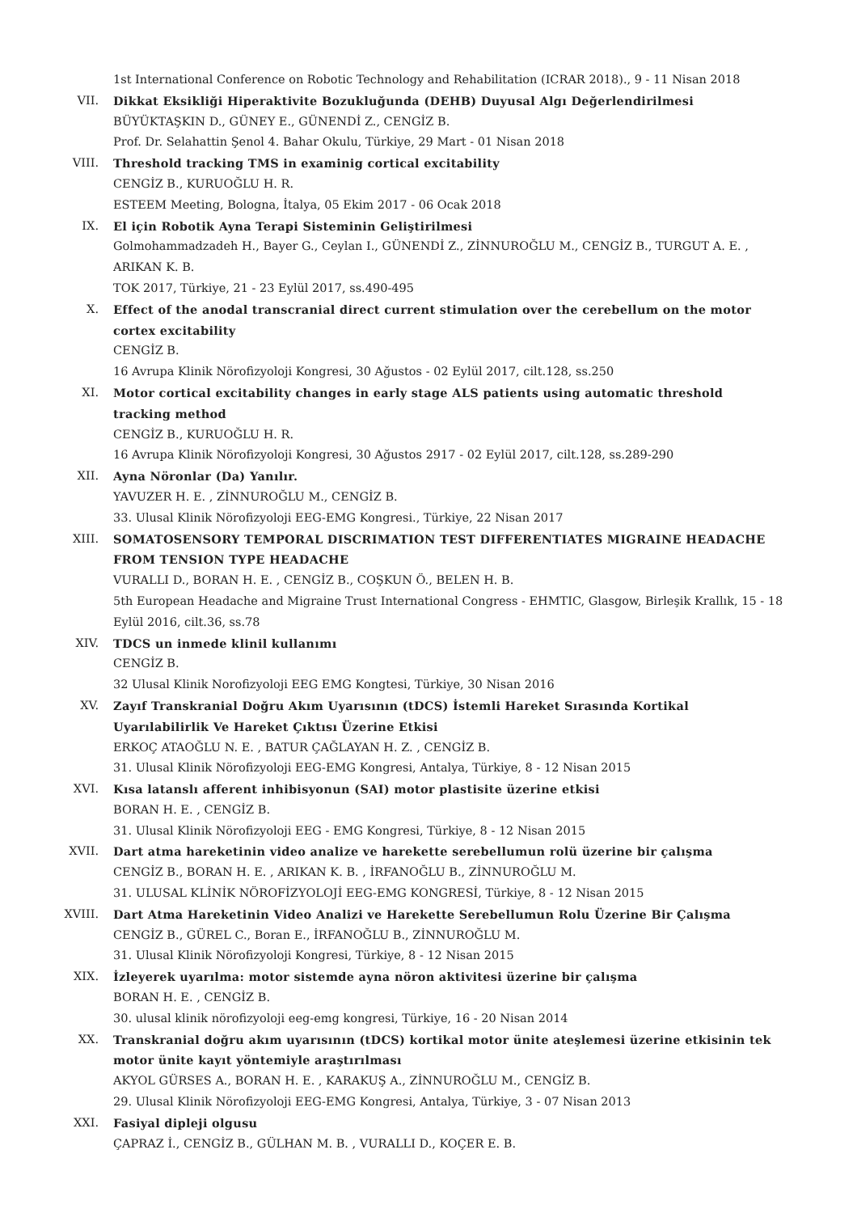1st International Conference on Robotic Technology and Rehabilitation (ICRAR 2018)., 9 - 11 Nisan 2018
VII. Dikkat Eksikliği Hiperaktivite Bozukluğunda (DEHB) Duyusal Algı Değerlendirilmesi
BÜYÜKTAŞKIN D., GÜNEY E., GÜNENDİ Z., CENGİZ B.
Prof. Dr. Selahattin Şenol 4. Bahar Okulu, Türkiye, 29 Mart - 01 Nisan 2018
VIII. Threshold tracking TMS in examinig cortical excitability
CENGİZ B., KURUOĞLU H. R.
ESTEEM Meeting, Bologna, İtalya, 05 Ekim 2017 - 06 Ocak 2018
IX. El için Robotik Ayna Terapi Sisteminin Geliştirilmesi
Golmohammadzadeh H., Bayer G., Ceylan I., GÜNENDİ Z., ZİNNUROĞLU M., CENGİZ B., TURGUT A. E. , ARIKAN K. B.
TOK 2017, Türkiye, 21 - 23 Eylül 2017, ss.490-495
X. Effect of the anodal transcranial direct current stimulation over the cerebellum on the motor cortex excitability
CENGİZ B.
16 Avrupa Klinik Nörofizyoloji Kongresi, 30 Ağustos - 02 Eylül 2017, cilt.128, ss.250
XI. Motor cortical excitability changes in early stage ALS patients using automatic threshold tracking method
CENGİZ B., KURUOĞLU H. R.
16 Avrupa Klinik Nörofizyoloji Kongresi, 30 Ağustos 2917 - 02 Eylül 2017, cilt.128, ss.289-290
XII. Ayna Nöronlar (Da) Yanılır.
YAVUZER H. E. , ZİNNUROĞLU M., CENGİZ B.
33. Ulusal Klinik Nörofizyoloji EEG-EMG Kongresi., Türkiye, 22 Nisan 2017
XIII. SOMATOSENSORY TEMPORAL DISCRIMATION TEST DIFFERENTIATES MIGRAINE HEADACHE FROM TENSION TYPE HEADACHE
VURALLI D., BORAN H. E. , CENGİZ B., COŞKUN Ö., BELEN H. B.
5th European Headache and Migraine Trust International Congress - EHMTIC, Glasgow, Birleşik Krallık, 15 - 18 Eylül 2016, cilt.36, ss.78
XIV. TDCS un inmede klinil kullanımı
CENGİZ B.
32 Ulusal Klinik Norofizyoloji EEG EMG Kongtesi, Türkiye, 30 Nisan 2016
XV. Zayıf Transkranial Doğru Akım Uyarısının (tDCS) İstemli Hareket Sırasında Kortikal Uyarılabilirlik Ve Hareket Çıktısı Üzerine Etkisi
ERKOÇ ATAOĞLU N. E. , BATUR ÇAĞLAYAN H. Z. , CENGİZ B.
31. Ulusal Klinik Nörofizyoloji EEG-EMG Kongresi, Antalya, Türkiye, 8 - 12 Nisan 2015
XVI. Kısa latanslı afferent inhibisyonun (SAI) motor plastisite üzerine etkisi
BORAN H. E. , CENGİZ B.
31. Ulusal Klinik Nörofizyoloji EEG - EMG Kongresi, Türkiye, 8 - 12 Nisan 2015
XVII. Dart atma hareketinin video analize ve harekette serebellumun rolü üzerine bir çalışma
CENGİZ B., BORAN H. E. , ARIKAN K. B. , İRFANOĞLU B., ZİNNUROĞLU M.
31. ULUSAL KLİNİK NÖROFİZYOLOJİ EEG-EMG KONGRESİ, Türkiye, 8 - 12 Nisan 2015
XVIII. Dart Atma Hareketinin Video Analizi ve Harekette Serebellumun Rolu Üzerine Bir Çalışma
CENGİZ B., GÜREL C., Boran E., İRFANOĞLU B., ZİNNUROĞLU M.
31. Ulusal Klinik Nörofizyoloji Kongresi, Türkiye, 8 - 12 Nisan 2015
XIX. İzleyerek uyarılma: motor sistemde ayna nöron aktivitesi üzerine bir çalışma
BORAN H. E. , CENGİZ B.
30. ulusal klinik nörofizyoloji eeg-emg kongresi, Türkiye, 16 - 20 Nisan 2014
XX. Transkranial doğru akım uyarısının (tDCS) kortikal motor ünite ateşlemesi üzerine etkisinin tek motor ünite kayıt yöntemiyle araştırılması
AKYOL GÜRSES A., BORAN H. E. , KARAKUŞ A., ZİNNUROĞLU M., CENGİZ B.
29. Ulusal Klinik Nörofizyoloji EEG-EMG Kongresi, Antalya, Türkiye, 3 - 07 Nisan 2013
XXI. Fasiyal dipleji olgusu
ÇAPRAZ İ., CENGİZ B., GÜLHAN M. B. , VURALLI D., KOÇER E. B.